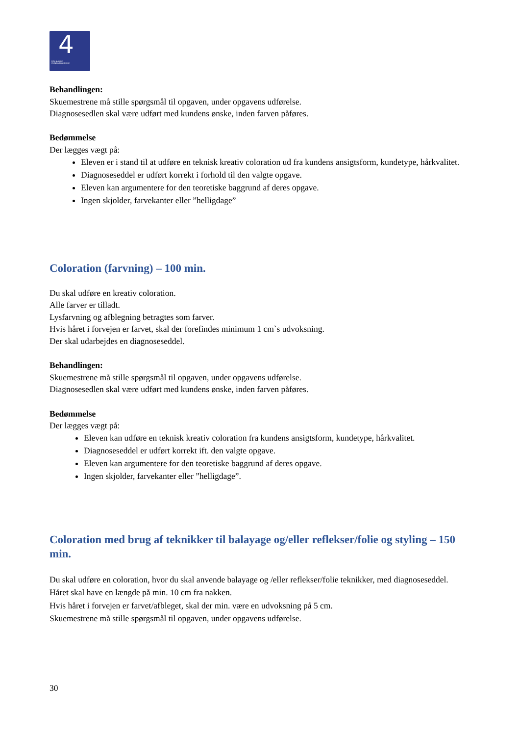4
DEN 4-ÅRIGE
FRISØRUDDANNELSE
Behandlingen:
Skuemestrene må stille spørgsmål til opgaven, under opgavens udførelse.
Diagnosesedlen skal være udført med kundens ønske, inden farven påføres.
Bedømmelse
Der lægges vægt på:
Eleven er i stand til at udføre en teknisk kreativ coloration ud fra kundens ansigtsform, kundetype, hårkvalitet.
Diagnoseseddel er udført korrekt i forhold til den valgte opgave.
Eleven kan argumentere for den teoretiske baggrund af deres opgave.
Ingen skjolder, farvekanter eller ”helligdage”
Coloration (farvning) – 100 min.
Du skal udføre en kreativ coloration.
Alle farver er tilladt.
Lysfarvning og afblegning betragtes som farver.
Hvis håret i forvejen er farvet, skal der forefindes minimum 1 cm`s udvoksning.
Der skal udarbejdes en diagnoseseddel.
Behandlingen:
Skuemestrene må stille spørgsmål til opgaven, under opgavens udførelse.
Diagnosesedlen skal være udført med kundens ønske, inden farven påføres.
Bedømmelse
Der lægges vægt på:
Eleven kan udføre en teknisk kreativ coloration fra kundens ansigtsform, kundetype, hårkvalitet.
Diagnoseseddel er udført korrekt ift. den valgte opgave.
Eleven kan argumentere for den teoretiske baggrund af deres opgave.
Ingen skjolder, farvekanter eller ”helligdage”.
Coloration med brug af teknikker til balayage og/eller reflekser/folie og styling – 150 min.
Du skal udføre en coloration, hvor du skal anvende balayage og /eller reflekser/folie teknikker, med diagnoseseddel.
Håret skal have en længde på min. 10 cm fra nakken.
Hvis håret i forvejen er farvet/afbleget, skal der min. være en udvoksning på 5 cm.
Skuemestrene må stille spørgsmål til opgaven, under opgavens udførelse.
30